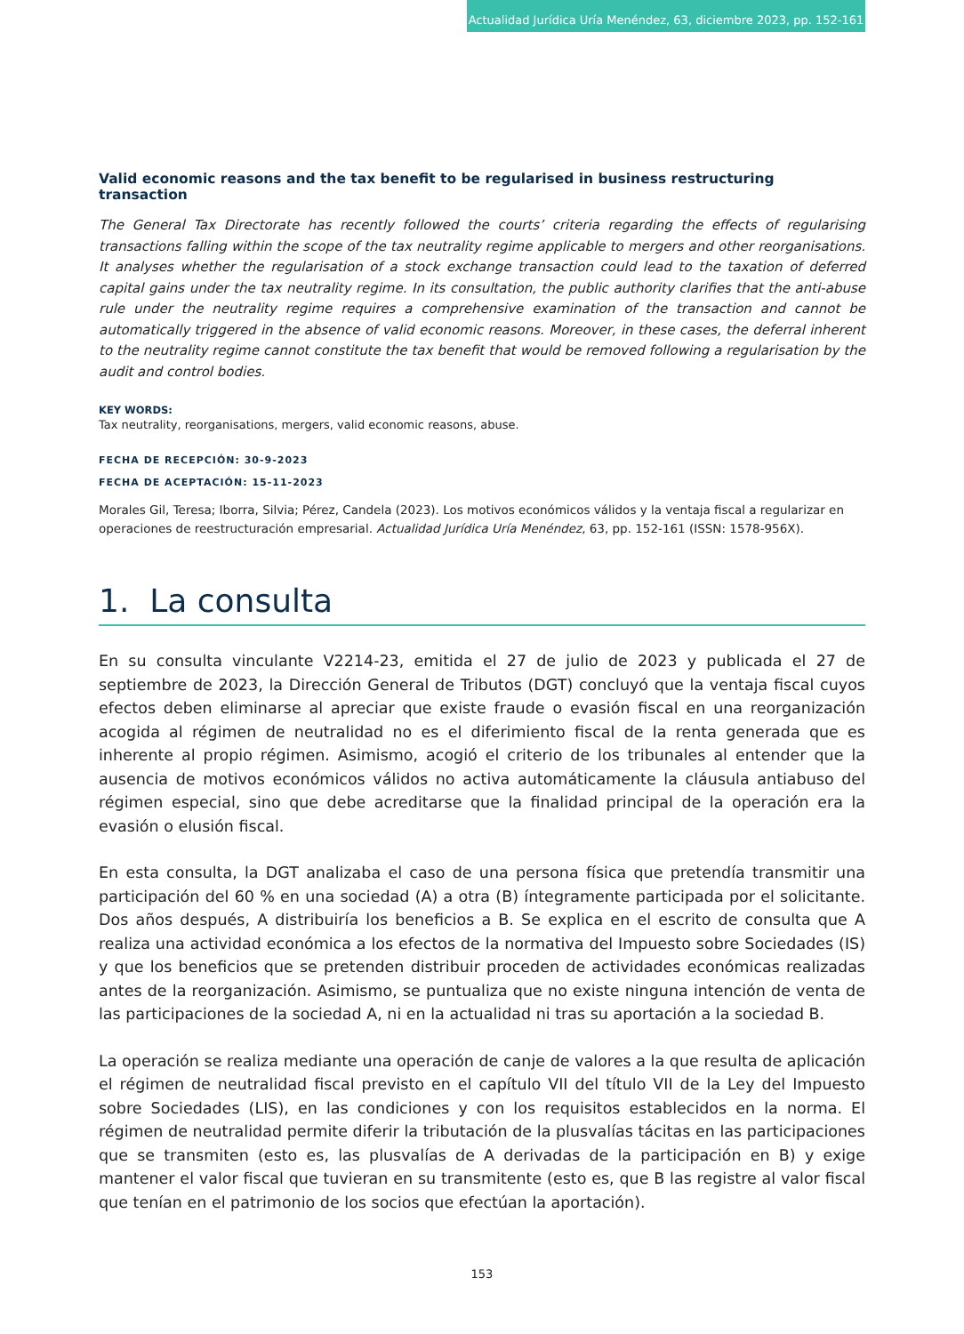Actualidad Jurídica Uría Menéndez, 63, diciembre 2023, pp. 152-161
Valid economic reasons and the tax benefit to be regularised in business restructuring transaction
The General Tax Directorate has recently followed the courts’ criteria regarding the effects of regularising transactions falling within the scope of the tax neutrality regime applicable to mergers and other reorganisations. It analyses whether the regularisation of a stock exchange transaction could lead to the taxation of deferred capital gains under the tax neutrality regime. In its consultation, the public authority clarifies that the anti-abuse rule under the neutrality regime requires a comprehensive examination of the transaction and cannot be automatically triggered in the absence of valid economic reasons. Moreover, in these cases, the deferral inherent to the neutrality regime cannot constitute the tax benefit that would be removed following a regularisation by the audit and control bodies.
KEY WORDS:
Tax neutrality, reorganisations, mergers, valid economic reasons, abuse.
FECHA DE RECEPCIÓN: 30-9-2023
FECHA DE ACEPTACIÓN: 15-11-2023
Morales Gil, Teresa; Iborra, Silvia; Pérez, Candela (2023). Los motivos económicos válidos y la ventaja fiscal a regularizar en operaciones de reestructuración empresarial. Actualidad Jurídica Uría Menéndez, 63, pp. 152-161 (ISSN: 1578-956X).
1. La consulta
En su consulta vinculante V2214-23, emitida el 27 de julio de 2023 y publicada el 27 de septiembre de 2023, la Dirección General de Tributos (DGT) concluyó que la ventaja fiscal cuyos efectos deben eliminarse al apreciar que existe fraude o evasión fiscal en una reorganización acogida al régimen de neutralidad no es el diferimiento fiscal de la renta generada que es inherente al propio régimen. Asimismo, acogió el criterio de los tribunales al entender que la ausencia de motivos económicos válidos no activa automáticamente la cláusula antiabuso del régimen especial, sino que debe acreditarse que la finalidad principal de la operación era la evasión o elusión fiscal.
En esta consulta, la DGT analizaba el caso de una persona física que pretendía transmitir una participación del 60 % en una sociedad (A) a otra (B) íntegramente participada por el solicitante. Dos años después, A distribuiría los beneficios a B. Se explica en el escrito de consulta que A realiza una actividad económica a los efectos de la normativa del Impuesto sobre Sociedades (IS) y que los beneficios que se pretenden distribuir proceden de actividades económicas realizadas antes de la reorganización. Asimismo, se puntualiza que no existe ninguna intención de venta de las participaciones de la sociedad A, ni en la actualidad ni tras su aportación a la sociedad B.
La operación se realiza mediante una operación de canje de valores a la que resulta de aplicación el régimen de neutralidad fiscal previsto en el capítulo VII del título VII de la Ley del Impuesto sobre Sociedades (LIS), en las condiciones y con los requisitos establecidos en la norma. El régimen de neutralidad permite diferir la tributación de la plusvalías tácitas en las participaciones que se transmiten (esto es, las plusvalías de A derivadas de la participación en B) y exige mantener el valor fiscal que tuvieran en su transmitente (esto es, que B las registre al valor fiscal que tenían en el patrimonio de los socios que efectúan la aportación).
153